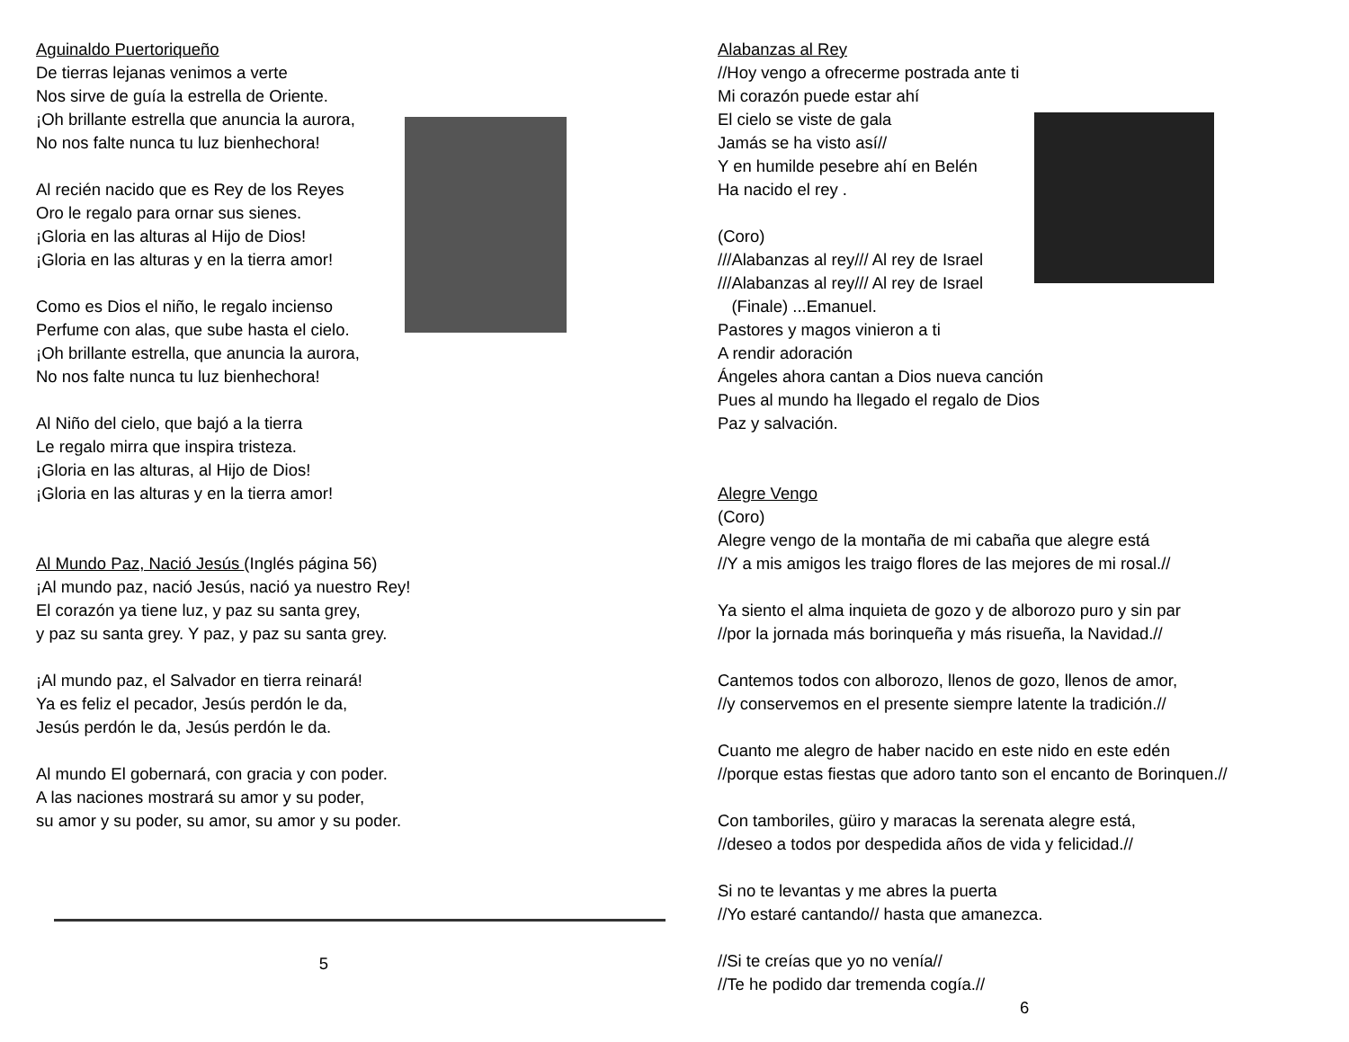Aguinaldo Puertoriqueño
De tierras lejanas venimos a verte
Nos sirve de guía la estrella de Oriente.
¡Oh brillante estrella que anuncia la aurora,
No nos falte nunca tu luz bienhechora!
Al recién nacido que es Rey de los Reyes
Oro le regalo para ornar sus sienes.
¡Gloria en las alturas al Hijo de Dios!
¡Gloria en las alturas y en la tierra amor!
Como es Dios el niño, le regalo incienso
Perfume con alas, que sube hasta el cielo.
¡Oh brillante estrella, que anuncia la aurora,
No nos falte nunca tu luz bienhechora!
Al Niño del cielo, que bajó a la tierra
Le regalo mirra que inspira tristeza.
¡Gloria en las alturas, al Hijo de Dios!
¡Gloria en las alturas y en la tierra amor!
Al Mundo Paz, Nació Jesús (Inglés página 56)
¡Al mundo paz, nació Jesús, nació ya nuestro Rey!
El corazón ya tiene luz, y paz su santa grey,
y paz su santa grey. Y paz, y paz su santa grey.
¡Al mundo paz, el Salvador en tierra reinará!
Ya es feliz el pecador, Jesús perdón le da,
Jesús perdón le da, Jesús perdón le da.
Al mundo El gobernará, con gracia y con poder.
A las naciones mostrará su amor y su poder,
su amor y su poder, su amor, su amor y su poder.
5
Alabanzas al Rey
//Hoy vengo a ofrecerme postrada ante ti
Mi corazón puede estar ahí
El cielo se viste de gala
Jamás se ha visto así//
Y en humilde pesebre ahí en Belén
Ha nacido el rey .
(Coro)
///Alabanzas al rey/// Al rey de Israel
///Alabanzas al rey/// Al rey de Israel
(Finale) ...Emanuel.
Pastores y magos vinieron a ti
A rendir adoración
Ángeles ahora cantan a Dios nueva canción
Pues al mundo ha llegado el regalo de Dios
Paz y salvación.
Alegre Vengo
(Coro)
Alegre vengo de la montaña de mi cabaña que alegre está
//Y a mis amigos les traigo flores de las mejores de mi rosal.//
Ya siento el alma inquieta de gozo y de alborozo puro y sin par
//por la jornada más borinqueña y más risueña, la Navidad.//
Cantemos todos con alborozo, llenos de gozo, llenos de amor,
//y conservemos en el presente siempre latente la tradición.//
Cuanto me alegro de haber nacido en este nido en este edén
//porque estas fiestas que adoro tanto son el encanto de Borinquen.//
Con tamboriles, güiro y maracas la serenata alegre está,
//deseo a todos por despedida años de vida y felicidad.//
Si no te levantas y me abres la puerta
//Yo estaré cantando// hasta que amanezca.
//Si te creías que yo no venía//
//Te he podido dar tremenda cogía.//
6